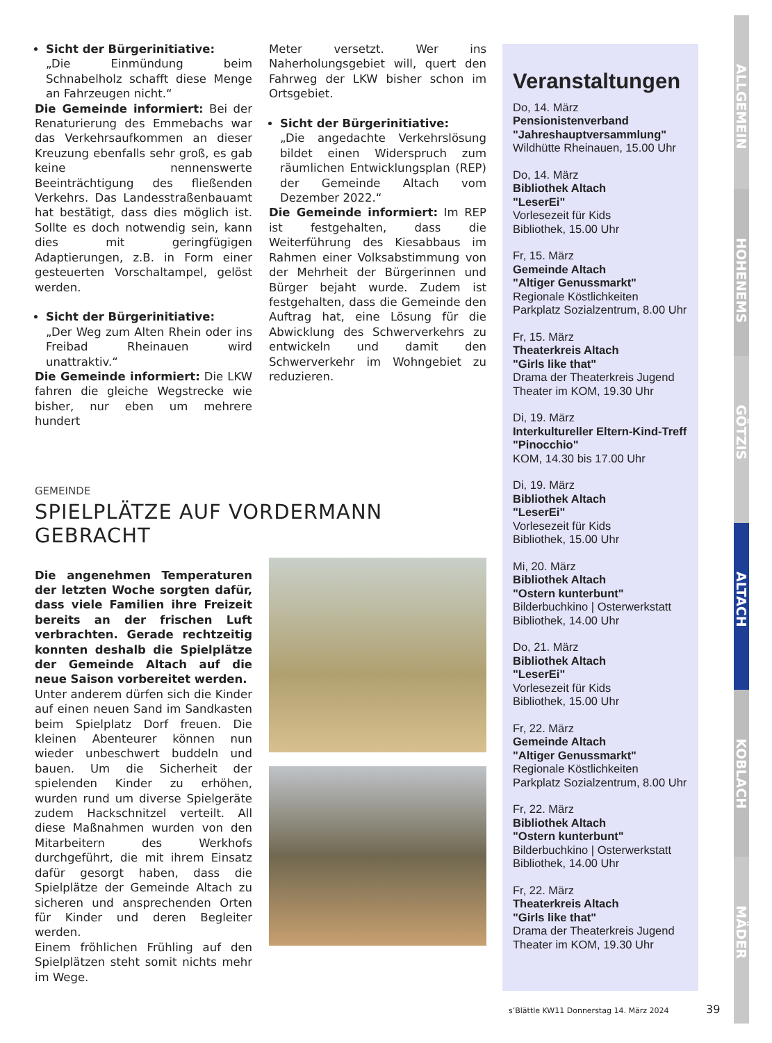Sicht der Bürgerinitiative:
„Die Einmündung beim Schnabelholz schafft diese Menge an Fahrzeugen nicht.“
Die Gemeinde informiert: Bei der Renaturierung des Emmebachs war das Verkehrsaufkommen an dieser Kreuzung ebenfalls sehr groß, es gab keine nennenswerte Beeinträchtigung des fließenden Verkehrs. Das Landesstraßenbauamt hat bestätigt, dass dies möglich ist. Sollte es doch notwendig sein, kann dies mit geringfügigen Adaptierungen, z.B. in Form einer gesteuerten Vorschaltampel, gelöst werden.
Sicht der Bürgerinitiative:
„Der Weg zum Alten Rhein oder ins Freibad Rheinauen wird unattraktiv.“
Die Gemeinde informiert: Die LKW fahren die gleiche Wegstrecke wie bisher, nur eben um mehrere hundert
Meter versetzt. Wer ins Naherholungsgebiet will, quert den Fahrweg der LKW bisher schon im Ortsgebiet.
Sicht der Bürgerinitiative:
„Die angedachte Verkehrslösung bildet einen Widerspruch zum räumlichen Entwicklungsplan (REP) der Gemeinde Altach vom Dezember 2022.“
Die Gemeinde informiert: Im REP ist festgehalten, dass die Weiterführung des Kiesabbaus im Rahmen einer Volksabstimmung von der Mehrheit der Bürgerinnen und Bürger bejaht wurde. Zudem ist festgehalten, dass die Gemeinde den Auftrag hat, eine Lösung für die Abwicklung des Schwerverkehrs zu entwickeln und damit den Schwerverkehr im Wohngebiet zu reduzieren.
GEMEINDE
SPIELPLÄTZE AUF VORDERMANN GEBRACHT
Die angenehmen Temperaturen der letzten Woche sorgten dafür, dass viele Familien ihre Freizeit bereits an der frischen Luft verbrachten. Gerade rechtzeitig konnten deshalb die Spielplätze der Gemeinde Altach auf die neue Saison vorbereitet werden.
Unter anderem dürfen sich die Kinder auf einen neuen Sand im Sandkasten beim Spielplatz Dorf freuen. Die kleinen Abenteurer können nun wieder unbeschwert buddeln und bauen. Um die Sicherheit der spielenden Kinder zu erhöhen, wurden rund um diverse Spielgeräte zudem Hackschnitzel verteilt. All diese Maßnahmen wurden von den Mitarbeitern des Werkhofs durchgeführt, die mit ihrem Einsatz dafür gesorgt haben, dass die Spielplätze der Gemeinde Altach zu sicheren und ansprechenden Orten für Kinder und deren Begleiter werden.
Einem fröhlichen Frühling auf den Spielplätzen steht somit nichts mehr im Wege.
Veranstaltungen
Do, 14. März
Pensionistenverband
"Jahreshauptversammlung"
Wildhütte Rheinauen, 15.00 Uhr
Do, 14. März
Bibliothek Altach
"LeserEi"
Vorlesezeit für Kids
Bibliothek, 15.00 Uhr
Fr, 15. März
Gemeinde Altach
"Altiger Genussmarkt"
Regionale Köstlichkeiten
Parkplatz Sozialzentrum, 8.00 Uhr
Fr, 15. März
Theaterkreis Altach
"Girls like that"
Drama der Theaterkreis Jugend
Theater im KOM, 19.30 Uhr
Di, 19. März
Interkultureller Eltern-Kind-Treff
"Pinocchio"
KOM, 14.30 bis 17.00 Uhr
Di, 19. März
Bibliothek Altach
"LeserEi"
Vorlesezeit für Kids
Bibliothek, 15.00 Uhr
Mi, 20. März
Bibliothek Altach
"Ostern kunterbunt"
Bilderbuchkino | Osterwerkstatt
Bibliothek, 14.00 Uhr
Do, 21. März
Bibliothek Altach
"LeserEi"
Vorlesezeit für Kids
Bibliothek, 15.00 Uhr
Fr, 22. März
Gemeinde Altach
"Altiger Genussmarkt"
Regionale Köstlichkeiten
Parkplatz Sozialzentrum, 8.00 Uhr
Fr, 22. März
Bibliothek Altach
"Ostern kunterbunt"
Bilderbuchkino | Osterwerkstatt
Bibliothek, 14.00 Uhr
Fr, 22. März
Theaterkreis Altach
"Girls like that"
Drama der Theaterkreis Jugend
Theater im KOM, 19.30 Uhr
ALLGEMEIN
HOHENEMS
GÖTZIS
ALTACH
KOBLACH
MÄDER
s’Blättle KW11 Donnerstag 14. März 2024
39